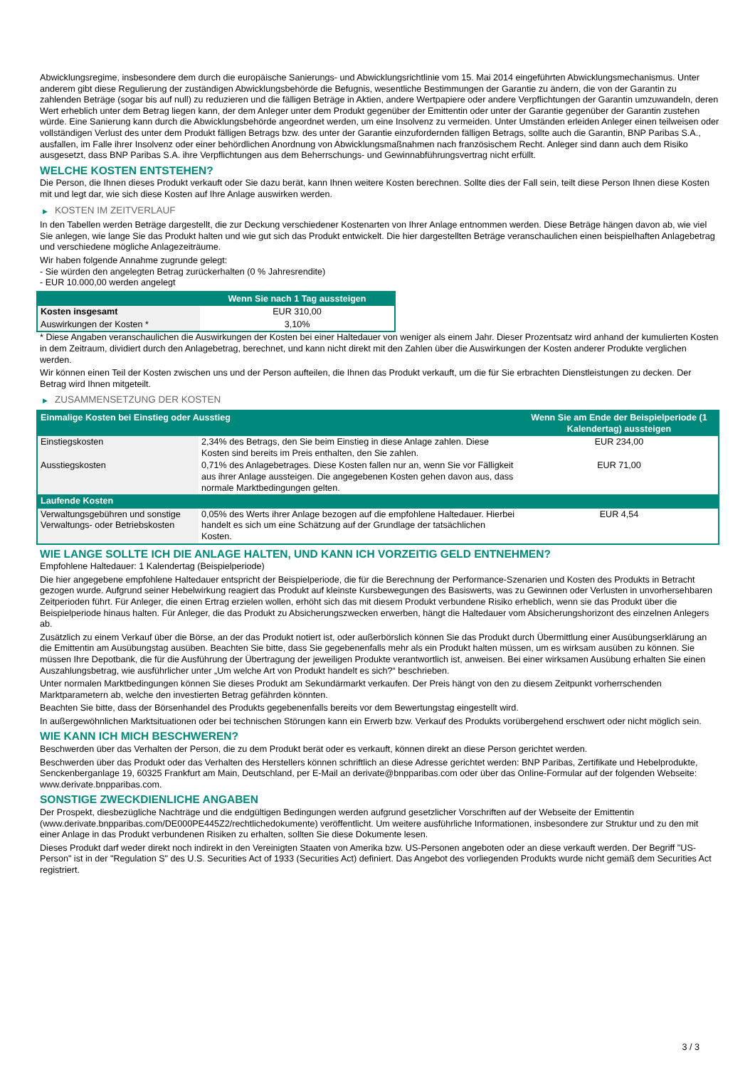Abwicklungsregime, insbesondere dem durch die europäische Sanierungs- und Abwicklungsrichtlinie vom 15. Mai 2014 eingeführten Abwicklungsmechanismus. Unter anderem gibt diese Regulierung der zuständigen Abwicklungsbehörde die Befugnis, wesentliche Bestimmungen der Garantie zu ändern, die von der Garantin zu zahlenden Beträge (sogar bis auf null) zu reduzieren und die fälligen Beträge in Aktien, andere Wertpapiere oder andere Verpflichtungen der Garantin umzuwandeln, deren Wert erheblich unter dem Betrag liegen kann, der dem Anleger unter dem Produkt gegenüber der Emittentin oder unter der Garantie gegenüber der Garantin zustehen würde. Eine Sanierung kann durch die Abwicklungsbehörde angeordnet werden, um eine Insolvenz zu vermeiden. Unter Umständen erleiden Anleger einen teilweisen oder vollständigen Verlust des unter dem Produkt fälligen Betrags bzw. des unter der Garantie einzufordernden fälligen Betrags, sollte auch die Garantin, BNP Paribas S.A., ausfallen, im Falle ihrer Insolvenz oder einer behördlichen Anordnung von Abwicklungsmaßnahmen nach französischem Recht. Anleger sind dann auch dem Risiko ausgesetzt, dass BNP Paribas S.A. ihre Verpflichtungen aus dem Beherrschungs- und Gewinnabführungsvertrag nicht erfüllt.
WELCHE KOSTEN ENTSTEHEN?
Die Person, die Ihnen dieses Produkt verkauft oder Sie dazu berät, kann Ihnen weitere Kosten berechnen. Sollte dies der Fall sein, teilt diese Person Ihnen diese Kosten mit und legt dar, wie sich diese Kosten auf Ihre Anlage auswirken werden.
▶ KOSTEN IM ZEITVERLAUF
In den Tabellen werden Beträge dargestellt, die zur Deckung verschiedener Kostenarten von Ihrer Anlage entnommen werden. Diese Beträge hängen davon ab, wie viel Sie anlegen, wie lange Sie das Produkt halten und wie gut sich das Produkt entwickelt. Die hier dargestellten Beträge veranschaulichen einen beispielhaften Anlagebetrag und verschiedene mögliche Anlagezeiträume.
Wir haben folgende Annahme zugrunde gelegt:
- Sie würden den angelegten Betrag zurückerhalten (0 % Jahresrendite)
- EUR 10.000,00 werden angelegt
| | Wenn Sie nach 1 Tag aussteigen |
| --- | --- |
| Kosten insgesamt | EUR 310,00 |
| Auswirkungen der Kosten * | 3,10% |
* Diese Angaben veranschaulichen die Auswirkungen der Kosten bei einer Haltedauer von weniger als einem Jahr. Dieser Prozentsatz wird anhand der kumulierten Kosten in dem Zeitraum, dividiert durch den Anlagebetrag, berechnet, und kann nicht direkt mit den Zahlen über die Auswirkungen der Kosten anderer Produkte verglichen werden.
Wir können einen Teil der Kosten zwischen uns und der Person aufteilen, die Ihnen das Produkt verkauft, um die für Sie erbrachten Dienstleistungen zu decken. Der Betrag wird Ihnen mitgeteilt.
▶ ZUSAMMENSETZUNG DER KOSTEN
| Einmalige Kosten bei Einstieg oder Ausstieg | | Wenn Sie am Ende der Beispielperiode (1 Kalendertag) aussteigen |
| --- | --- | --- |
| Einstiegskosten | 2,34% des Betrags, den Sie beim Einstieg in diese Anlage zahlen. Diese Kosten sind bereits im Preis enthalten, den Sie zahlen. | EUR 234,00 |
| Ausstiegskosten | 0,71% des Anlagebetrages. Diese Kosten fallen nur an, wenn Sie vor Fälligkeit aus ihrer Anlage aussteigen. Die angegebenen Kosten gehen davon aus, dass normale Marktbedingungen gelten. | EUR 71,00 |
| Laufende Kosten | | |
| Verwaltungsgebühren und sonstige Verwaltungs- oder Betriebskosten | 0,05% des Werts ihrer Anlage bezogen auf die empfohlene Haltedauer. Hierbei handelt es sich um eine Schätzung auf der Grundlage der tatsächlichen Kosten. | EUR 4,54 |
WIE LANGE SOLLTE ICH DIE ANLAGE HALTEN, UND KANN ICH VORZEITIG GELD ENTNEHMEN?
Empfohlene Haltedauer: 1 Kalendertag (Beispielperiode)
Die hier angegebene empfohlene Haltedauer entspricht der Beispielperiode, die für die Berechnung der Performance-Szenarien und Kosten des Produkts in Betracht gezogen wurde. Aufgrund seiner Hebelwirkung reagiert das Produkt auf kleinste Kursbewegungen des Basiswerts, was zu Gewinnen oder Verlusten in unvorhersehbaren Zeitperioden führt. Für Anleger, die einen Ertrag erzielen wollen, erhöht sich das mit diesem Produkt verbundene Risiko erheblich, wenn sie das Produkt über die Beispielperiode hinaus halten. Für Anleger, die das Produkt zu Absicherungszwecken erwerben, hängt die Haltedauer vom Absicherungshorizont des einzelnen Anlegers ab.
Zusätzlich zu einem Verkauf über die Börse, an der das Produkt notiert ist, oder außerbörslich können Sie das Produkt durch Übermittlung einer Ausübungserklärung an die Emittentin am Ausübungstag ausüben. Beachten Sie bitte, dass Sie gegebenenfalls mehr als ein Produkt halten müssen, um es wirksam ausüben zu können. Sie müssen Ihre Depotbank, die für die Ausführung der Übertragung der jeweiligen Produkte verantwortlich ist, anweisen. Bei einer wirksamen Ausübung erhalten Sie einen Auszahlungsbetrag, wie ausführlicher unter „Um welche Art von Produkt handelt es sich?“ beschrieben.
Unter normalen Marktbedingungen können Sie dieses Produkt am Sekundärmarkt verkaufen. Der Preis hängt von den zu diesem Zeitpunkt vorherrschenden Marktparametern ab, welche den investierten Betrag gefährden könnten.
Beachten Sie bitte, dass der Börsenhandel des Produkts gegebenenfalls bereits vor dem Bewertungstag eingestellt wird.
In außergewöhnlichen Marktsituationen oder bei technischen Störungen kann ein Erwerb bzw. Verkauf des Produkts vorübergehend erschwert oder nicht möglich sein.
WIE KANN ICH MICH BESCHWEREN?
Beschwerden über das Verhalten der Person, die zu dem Produkt berät oder es verkauft, können direkt an diese Person gerichtet werden.
Beschwerden über das Produkt oder das Verhalten des Herstellers können schriftlich an diese Adresse gerichtet werden: BNP Paribas, Zertifikate und Hebelprodukte, Senckenberganlage 19, 60325 Frankfurt am Main, Deutschland, per E-Mail an derivate@bnpparibas.com oder über das Online-Formular auf der folgenden Webseite: www.derivate.bnpparibas.com.
SONSTIGE ZWECKDIENLICHE ANGABEN
Der Prospekt, diesbezügliche Nachträge und die endgültigen Bedingungen werden aufgrund gesetzlicher Vorschriften auf der Webseite der Emittentin (www.derivate.bnpparibas.com/DE000PE445Z2/rechtlichedokumente) veröffentlicht. Um weitere ausführliche Informationen, insbesondere zur Struktur und zu den mit einer Anlage in das Produkt verbundenen Risiken zu erhalten, sollten Sie diese Dokumente lesen.
Dieses Produkt darf weder direkt noch indirekt in den Vereinigten Staaten von Amerika bzw. US-Personen angeboten oder an diese verkauft werden. Der Begriff "US-Person" ist in der "Regulation S" des U.S. Securities Act of 1933 (Securities Act) definiert. Das Angebot des vorliegenden Produkts wurde nicht gemäß dem Securities Act registriert.
3 / 3